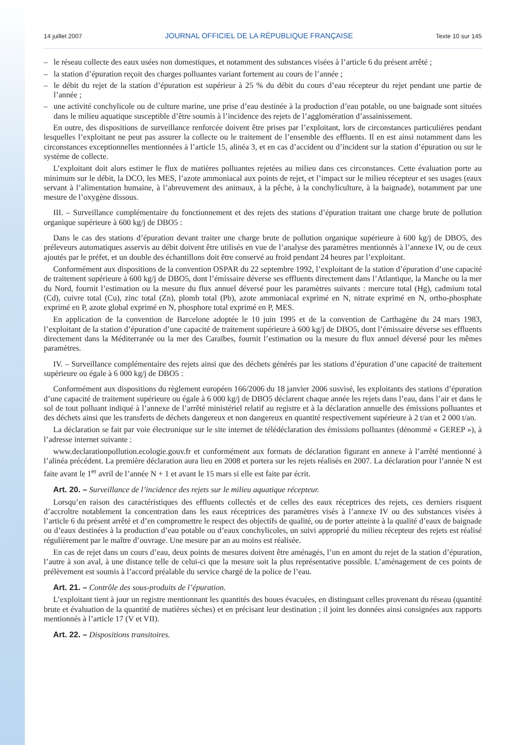14 juillet 2007 JOURNAL OFFICIEL DE LA RÉPUBLIQUE FRANÇAISE Texte 10 sur 145
– le réseau collecte des eaux usées non domestiques, et notamment des substances visées à l’article 6 du présent arrêté ;
– la station d’épuration reçoit des charges polluantes variant fortement au cours de l’année ;
– le débit du rejet de la station d’épuration est supérieur à 25 % du débit du cours d’eau récepteur du rejet pendant une partie de l’année ;
– une activité conchylicole ou de culture marine, une prise d’eau destinée à la production d’eau potable, ou une baignade sont situées dans le milieu aquatique susceptible d’être soumis à l’incidence des rejets de l’agglomération d’assainissement.
En outre, des dispositions de surveillance renforcée doivent être prises par l’exploitant, lors de circonstances particulières pendant lesquelles l’exploitant ne peut pas assurer la collecte ou le traitement de l’ensemble des effluents. Il en est ainsi notamment dans les circonstances exceptionnelles mentionnées à l’article 15, alinéa 3, et en cas d’accident ou d’incident sur la station d’épuration ou sur le système de collecte.
L’exploitant doit alors estimer le flux de matières polluantes rejetées au milieu dans ces circonstances. Cette évaluation porte au minimum sur le débit, la DCO, les MES, l’azote ammoniacal aux points de rejet, et l’impact sur le milieu récepteur et ses usages (eaux servant à l’alimentation humaine, à l’abreuvement des animaux, à la pêche, à la conchyliculture, à la baignade), notamment par une mesure de l’oxygène dissous.
III. – Surveillance complémentaire du fonctionnement et des rejets des stations d’épuration traitant une charge brute de pollution organique supérieure à 600 kg/j de DBO5 :
Dans le cas des stations d’épuration devant traiter une charge brute de pollution organique supérieure à 600 kg/j de DBO5, des préleveurs automatiques asservis au débit doivent être utilisés en vue de l’analyse des paramètres mentionnés à l’annexe IV, ou de ceux ajoutés par le préfet, et un double des échantillons doit être conservé au froid pendant 24 heures par l’exploitant.
Conformément aux dispositions de la convention OSPAR du 22 septembre 1992, l’exploitant de la station d’épuration d’une capacité de traitement supérieure à 600 kg/j de DBO5, dont l’émissaire déverse ses effluents directement dans l’Atlantique, la Manche ou la mer du Nord, fournit l’estimation ou la mesure du flux annuel déversé pour les paramètres suivants : mercure total (Hg), cadmium total (Cd), cuivre total (Cu), zinc total (Zn), plomb total (Pb), azote ammoniacal exprimé en N, nitrate exprimé en N, ortho-phosphate exprimé en P, azote global exprimé en N, phosphore total exprimé en P, MES.
En application de la convention de Barcelone adoptée le 10 juin 1995 et de la convention de Carthagène du 24 mars 1983, l’exploitant de la station d’épuration d’une capacité de traitement supérieure à 600 kg/j de DBO5, dont l’émissaire déverse ses effluents directement dans la Méditerranée ou la mer des Caraïbes, fournit l’estimation ou la mesure du flux annuel déversé pour les mêmes paramètres.
IV. – Surveillance complémentaire des rejets ainsi que des déchets générés par les stations d’épuration d’une capacité de traitement supérieure ou égale à 6 000 kg/j de DBO5 :
Conformément aux dispositions du règlement européen 166/2006 du 18 janvier 2006 susvisé, les exploitants des stations d’épuration d’une capacité de traitement supérieure ou égale à 6 000 kg/j de DBO5 déclarent chaque année les rejets dans l’eau, dans l’air et dans le sol de tout polluant indiqué à l’annexe de l’arrêté ministériel relatif au registre et à la déclaration annuelle des émissions polluantes et des déchets ainsi que les transferts de déchets dangereux et non dangereux en quantité respectivement supérieure à 2 t/an et 2 000 t/an.
La déclaration se fait par voie électronique sur le site internet de télédéclaration des émissions polluantes (dénommé « GEREP »), à l’adresse internet suivante :
www.declarationpollution.ecologie.gouv.fr et conformément aux formats de déclaration figurant en annexe à l’arrêté mentionné à l’alinéa précédent. La première déclaration aura lieu en 2008 et portera sur les rejets réalisés en 2007. La déclaration pour l’année N est faite avant le 1<sup>er</sup> avril de l’année N + 1 et avant le 15 mars si elle est faite par écrit.
Art. 20. – Surveillance de l’incidence des rejets sur le milieu aquatique récepteur.
Lorsqu’en raison des caractéristiques des effluents collectés et de celles des eaux réceptrices des rejets, ces derniers risquent d’accroître notablement la concentration dans les eaux réceptrices des paramètres visés à l’annexe IV ou des substances visées à l’article 6 du présent arrêté et d’en compromettre le respect des objectifs de qualité, ou de porter atteinte à la qualité d’eaux de baignade ou d’eaux destinées à la production d’eau potable ou d’eaux conchylicoles, un suivi approprié du milieu récepteur des rejets est réalisé régulièrement par le maître d’ouvrage. Une mesure par an au moins est réalisée.
En cas de rejet dans un cours d’eau, deux points de mesures doivent être aménagés, l’un en amont du rejet de la station d’épuration, l’autre à son aval, à une distance telle de celui-ci que la mesure soit la plus représentative possible. L’aménagement de ces points de prélèvement est soumis à l’accord préalable du service chargé de la police de l’eau.
Art. 21. – Contrôle des sous-produits de l’épuration.
L’exploitant tient à jour un registre mentionnant les quantités des boues évacuées, en distinguant celles provenant du réseau (quantité brute et évaluation de la quantité de matières sèches) et en précisant leur destination ; il joint les données ainsi consignées aux rapports mentionnés à l’article 17 (V et VII).
Art. 22. – Dispositions transitoires.